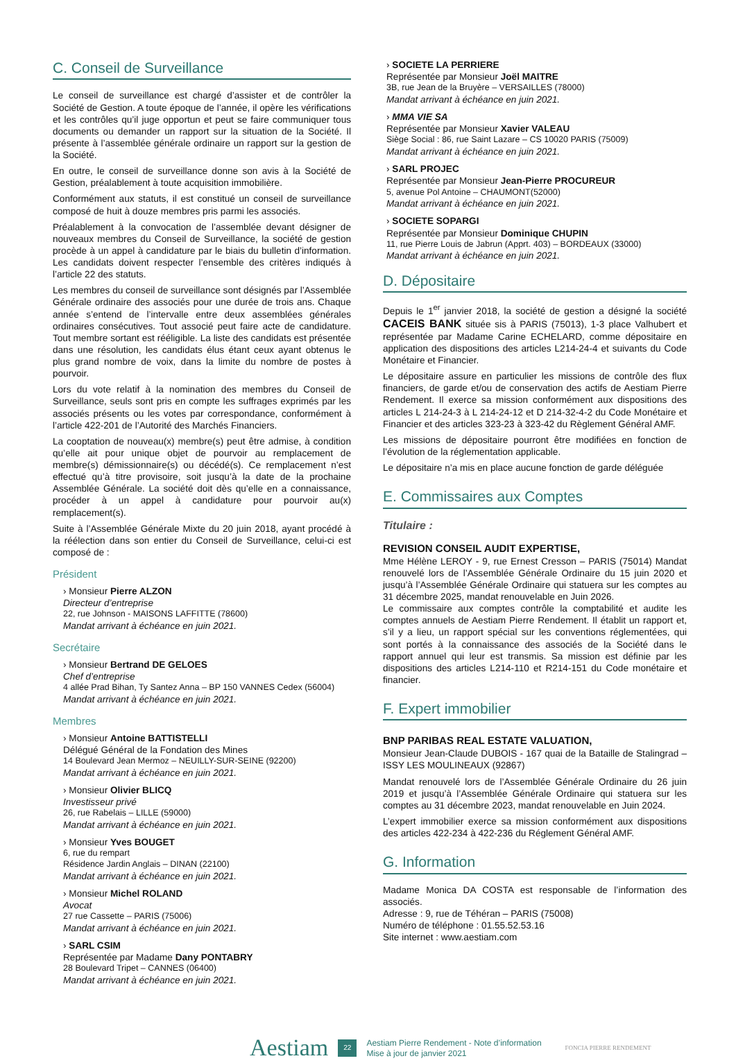C. Conseil de Surveillance
Le conseil de surveillance est chargé d’assister et de contrôler la Société de Gestion. A toute époque de l’année, il opère les vérifications et les contrôles qu’il juge opportun et peut se faire communiquer tous documents ou demander un rapport sur la situation de la Société. Il présente à l’assemblée générale ordinaire un rapport sur la gestion de la Société.
En outre, le conseil de surveillance donne son avis à la Société de Gestion, préalablement à toute acquisition immobilière.
Conformément aux statuts, il est constitué un conseil de surveillance composé de huit à douze membres pris parmi les associés.
Préalablement à la convocation de l’assemblée devant désigner de nouveaux membres du Conseil de Surveillance, la société de gestion procède à un appel à candidature par le biais du bulletin d’information. Les candidats doivent respecter l’ensemble des critères indiqués à l’article 22 des statuts.
Les membres du conseil de surveillance sont désignés par l’Assemblée Générale ordinaire des associés pour une durée de trois ans. Chaque année s’entend de l’intervalle entre deux assemblées générales ordinaires consécutives. Tout associé peut faire acte de candidature. Tout membre sortant est rééligible. La liste des candidats est présentée dans une résolution, les candidats élus étant ceux ayant obtenus le plus grand nombre de voix, dans la limite du nombre de postes à pourvoir.
Lors du vote relatif à la nomination des membres du Conseil de Surveillance, seuls sont pris en compte les suffrages exprimés par les associés présents ou les votes par correspondance, conformément à l’article 422-201 de l’Autorité des Marchés Financiers.
La cooptation de nouveau(x) membre(s) peut être admise, à condition qu’elle ait pour unique objet de pourvoir au remplacement de membre(s) démissionnaire(s) ou décédé(s). Ce remplacement n’est effectué qu’à titre provisoire, soit jusqu’à la date de la prochaine Assemblée Générale. La société doit dès qu’elle en a connaissance, procéder à un appel à candidature pour pourvoir au(x) remplacement(s).
Suite à l’Assemblée Générale Mixte du 20 juin 2018, ayant procédé à la réélection dans son entier du Conseil de Surveillance, celui-ci est composé de :
Président
› Monsieur Pierre ALZON
Directeur d’entreprise
22, rue Johnson - MAISONS LAFFITTE (78600)
Mandat arrivant à échéance en juin 2021.
Secrétaire
› Monsieur Bertrand DE GELOES
Chef d’entreprise
4 allée Prad Bihan, Ty Santez Anna – BP 150 VANNES Cedex (56004)
Mandat arrivant à échéance en juin 2021.
Membres
› Monsieur Antoine BATTISTELLI
Délégué Général de la Fondation des Mines
14 Boulevard Jean Mermoz – NEUILLY-SUR-SEINE (92200)
Mandat arrivant à échéance en juin 2021.
› Monsieur Olivier BLICQ
Investisseur privé
26, rue Rabelais – LILLE (59000)
Mandat arrivant à échéance en juin 2021.
› Monsieur Yves BOUGET
6, rue du rempart
Résidence Jardin Anglais – DINAN (22100)
Mandat arrivant à échéance en juin 2021.
› Monsieur Michel ROLAND
Avocat
27 rue Cassette – PARIS (75006)
Mandat arrivant à échéance en juin 2021.
› SARL CSIM
Représentée par Madame Dany PONTABRY
28 Boulevard Tripet – CANNES (06400)
Mandat arrivant à échéance en juin 2021.
› SOCIETE LA PERRIERE
Représentée par Monsieur Joël MAITRE
3B, rue Jean de la Bruyère – VERSAILLES (78000)
Mandat arrivant à échéance en juin 2021.
› MMA VIE SA
Représentée par Monsieur Xavier VALEAU
Siège Social : 86, rue Saint Lazare – CS 10020 PARIS (75009)
Mandat arrivant à échéance en juin 2021.
› SARL PROJEC
Représentée par Monsieur Jean-Pierre PROCUREUR
5, avenue Pol Antoine – CHAUMONT(52000)
Mandat arrivant à échéance en juin 2021.
› SOCIETE SOPARGI
Représentée par Monsieur Dominique CHUPIN
11, rue Pierre Louis de Jabrun (Apprt. 403) – BORDEAUX (33000)
Mandat arrivant à échéance en juin 2021.
D. Dépositaire
Depuis le 1<sup>er</sup> janvier 2018, la société de gestion a désigné la société CACEIS BANK située sis à PARIS (75013), 1-3 place Valhubert et représentée par Madame Carine ECHELARD, comme dépositaire en application des dispositions des articles L214-24-4 et suivants du Code Monétaire et Financier.
Le dépositaire assure en particulier les missions de contrôle des flux financiers, de garde et/ou de conservation des actifs de Aestiam Pierre Rendement. Il exerce sa mission conformément aux dispositions des articles L 214-24-3 à L 214-24-12 et D 214-32-4-2 du Code Monétaire et Financier et des articles 323-23 à 323-42 du Règlement Général AMF.
Les missions de dépositaire pourront être modifiées en fonction de l’évolution de la réglementation applicable.
Le dépositaire n’a mis en place aucune fonction de garde déléguée
E. Commissaires aux Comptes
Titulaire :
REVISION CONSEIL AUDIT EXPERTISE,
Mme Hélène LEROY - 9, rue Ernest Cresson – PARIS (75014) Mandat renouvelé lors de l’Assemblée Générale Ordinaire du 15 juin 2020 et jusqu’à l’Assemblée Générale Ordinaire qui statuera sur les comptes au 31 décembre 2025, mandat renouvelable en Juin 2026.
Le commissaire aux comptes contrôle la comptabilité et audite les comptes annuels de Aestiam Pierre Rendement. Il établit un rapport et, s’il y a lieu, un rapport spécial sur les conventions réglementées, qui sont portés à la connaissance des associés de la Société dans le rapport annuel qui leur est transmis. Sa mission est définie par les dispositions des articles L214-110 et R214-151 du Code monétaire et financier.
F. Expert immobilier
BNP PARIBAS REAL ESTATE VALUATION,
Monsieur Jean-Claude DUBOIS - 167 quai de la Bataille de Stalingrad – ISSY LES MOULINEAUX (92867)
Mandat renouvelé lors de l’Assemblée Générale Ordinaire du 26 juin 2019 et jusqu’à l’Assemblée Générale Ordinaire qui statuera sur les comptes au 31 décembre 2023, mandat renouvelable en Juin 2024.
L’expert immobilier exerce sa mission conformément aux dispositions des articles 422-234 à 422-236 du Réglement Général AMF.
G. Information
Madame Monica DA COSTA est responsable de l’information des associés.
Adresse : 9, rue de Téhéran – PARIS (75008)
Numéro de téléphone : 01.55.52.53.16
Site internet : www.aestiam.com
Aestiam 22 Aestiam Pierre Rendement - Note d’information
Mise à jour de janvier 2021 FONCIA PIERRE RENDEMENT